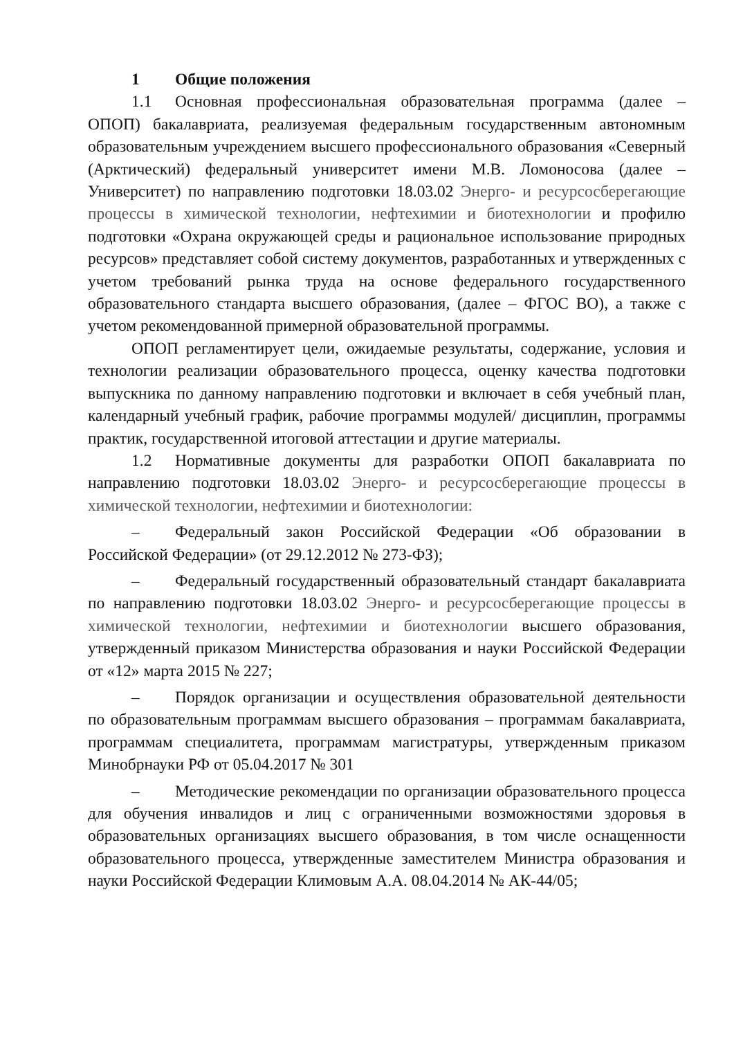1 Общие положения
1.1 Основная профессиональная образовательная программа (далее – ОПОП) бакалавриата, реализуемая федеральным государственным автономным образовательным учреждением высшего профессионального образования «Северный (Арктический) федеральный университет имени М.В. Ломоносова (далее – Университет) по направлению подготовки 18.03.02 Энерго- и ресурсосберегающие процессы в химической технологии, нефтехимии и биотехнологии и профилю подготовки «Охрана окружающей среды и рациональное использование природных ресурсов» представляет собой систему документов, разработанных и утвержденных с учетом требований рынка труда на основе федерального государственного образовательного стандарта высшего образования, (далее – ФГОС ВО), а также с учетом рекомендованной примерной образовательной программы.
ОПОП регламентирует цели, ожидаемые результаты, содержание, условия и технологии реализации образовательного процесса, оценку качества подготовки выпускника по данному направлению подготовки и включает в себя учебный план, календарный учебный график, рабочие программы модулей/ дисциплин, программы практик, государственной итоговой аттестации и другие материалы.
1.2 Нормативные документы для разработки ОПОП бакалавриата по направлению подготовки 18.03.02 Энерго- и ресурсосберегающие процессы в химической технологии, нефтехимии и биотехнологии:
– Федеральный закон Российской Федерации «Об образовании в Российской Федерации» (от 29.12.2012 № 273-ФЗ);
– Федеральный государственный образовательный стандарт бакалавриата по направлению подготовки 18.03.02 Энерго- и ресурсосберегающие процессы в химической технологии, нефтехимии и биотехнологии высшего образования, утвержденный приказом Министерства образования и науки Российской Федерации от «12» марта 2015 № 227;
– Порядок организации и осуществления образовательной деятельности по образовательным программам высшего образования – программам бакалавриата, программам специалитета, программам магистратуры, утвержденным приказом Минобрнауки РФ от 05.04.2017 № 301
– Методические рекомендации по организации образовательного процесса для обучения инвалидов и лиц с ограниченными возможностями здоровья в образовательных организациях высшего образования, в том числе оснащенности образовательного процесса, утвержденные заместителем Министра образования и науки Российской Федерации Климовым А.А. 08.04.2014 № АК-44/05;